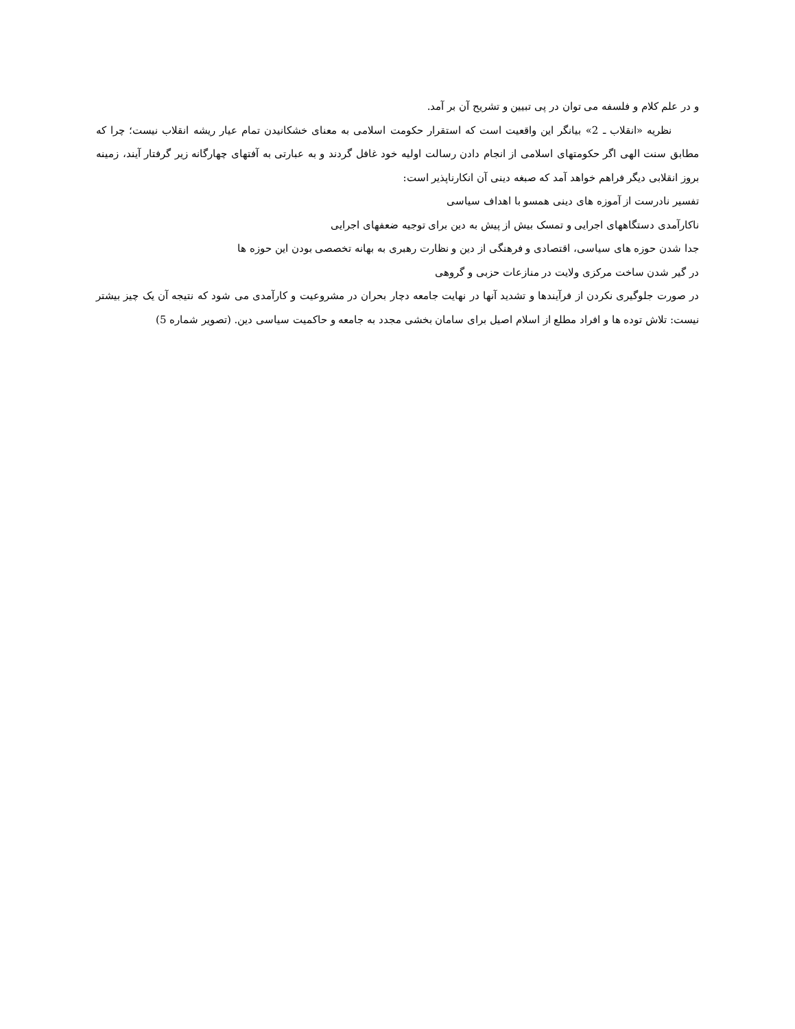و در علم کلام و فلسفه می توان در پی تبیین و تشریح آن بر آمد.
نظریه «انقلاب ـ 2» بیانگر این واقعیت است که استقرار حکومت اسلامی به معنای خشکانیدن تمام عیار ریشه انقلاب نیست؛ چرا که مطابق سنت الهی اگر حکومتهای اسلامی از انجام دادن رسالت اولیه خود غافل گردند و به عبارتی به آفتهای چهارگانه زیر گرفتار آیند، زمینه بروز انقلابی دیگر فراهم خواهد آمد که صبغه دینی آن انکارناپذیر است:
تفسیر نادرست از آموزه های دینی همسو با اهداف سیاسی
ناکارآمدی دستگاههای اجرایی و تمسک بیش از پیش به دین برای توجیه ضعفهای اجرایی
جدا شدن حوزه های سیاسی، اقتصادی و فرهنگی از دین و نظارت رهبری به بهانه تخصصی بودن این حوزه ها
در گیر شدن ساخت مرکزی ولایت در منازعات حزبی و گروهی
در صورت جلوگیری نکردن از فرآیندها و تشدید آنها در نهایت جامعه دچار بحران در مشروعیت و کارآمدی می شود که نتیجه آن یک چیز بیشتر نیست: تلاش توده ها و افراد مطلع از اسلام اصیل برای سامان بخشی مجدد به جامعه و حاکمیت سیاسی دین. (تصویر شماره 5)